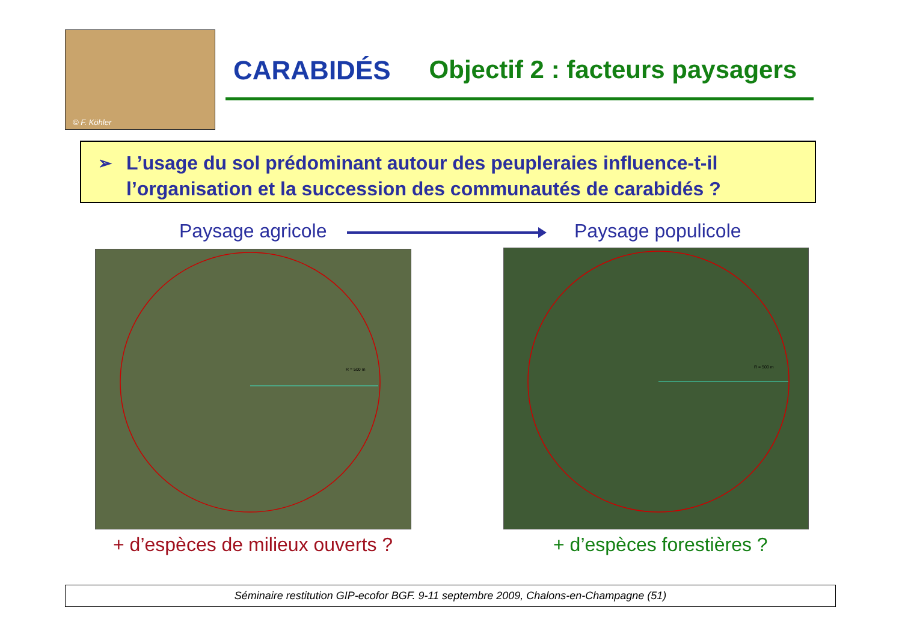© F. Köhler
CARABIDÉS Objectif 2 : facteurs paysagers
➢ L’usage du sol prédominant autour des peupleraies influence-t-il l’organisation et la succession des communautés de carabidés ?
Paysage agricole Paysage populicole
R = 500 m
R = 500 m
+ d’espèces de milieux ouverts ?
+ d’espèces forestières ?
Séminaire restitution GIP-ecofor BGF. 9-11 septembre 2009, Chalons-en-Champagne (51)